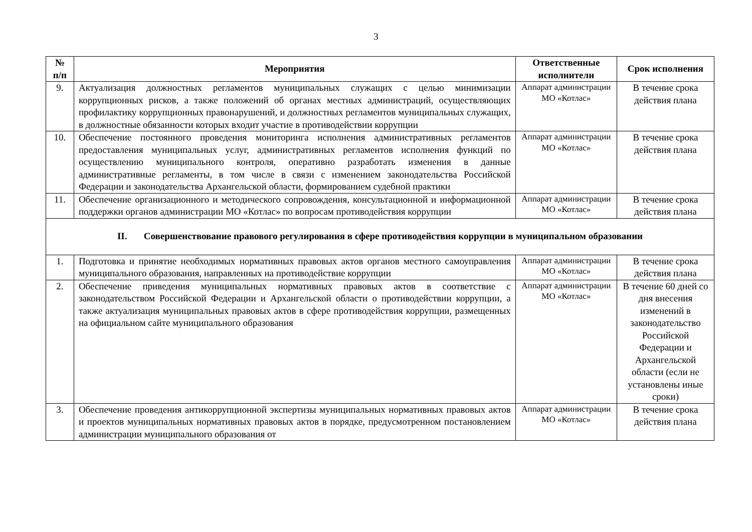3
| № п/п | Мероприятия | Ответственные исполнители | Срок исполнения |
| --- | --- | --- | --- |
| 9. | Актуализация должностных регламентов муниципальных служащих с целью минимизации коррупционных рисков, а также положений об органах местных администраций, осуществляющих профилактику коррупционных правонарушений, и должностных регламентов муниципальных служащих, в должностные обязанности которых входит участие в противодействии коррупции | Аппарат администрации МО «Котлас» | В течение срока действия плана |
| 10. | Обеспечение постоянного проведения мониторинга исполнения административных регламентов предоставления муниципальных услуг, административных регламентов исполнения функций по осуществлению муниципального контроля, оперативно разработать изменения в данные административные регламенты, в том числе в связи с изменением законодательства Российской Федерации и законодательства Архангельской области, формированием судебной практики | Аппарат администрации МО «Котлас» | В течение срока действия плана |
| 11. | Обеспечение организационного и методического сопровождения, консультационной и информационной поддержки органов администрации МО «Котлас» по вопросам противодействия коррупции | Аппарат администрации МО «Котлас» | В течение срока действия плана |
| II. Совершенствование правового регулирования в сфере противодействия коррупции в муниципальном образовании | | | |
| 1. | Подготовка и принятие необходимых нормативных правовых актов органов местного самоуправления муниципального образования, направленных на противодействие коррупции | Аппарат администрации МО «Котлас» | В течение срока действия плана |
| 2. | Обеспечение приведения муниципальных нормативных правовых актов в соответствие с законодательством Российской Федерации и Архангельской области о противодействии коррупции, а также актуализация муниципальных правовых актов в сфере противодействия коррупции, размещенных на официальном сайте муниципального образования | Аппарат администрации МО «Котлас» | В течение 60 дней со дня внесения изменений в законодательство Российской Федерации и Архангельской области (если не установлены иные сроки) |
| 3. | Обеспечение проведения антикоррупционной экспертизы муниципальных нормативных правовых актов и проектов муниципальных нормативных правовых актов в порядке, предусмотренном постановлением администрации муниципального образования от | Аппарат администрации МО «Котлас» | В течение срока действия плана |